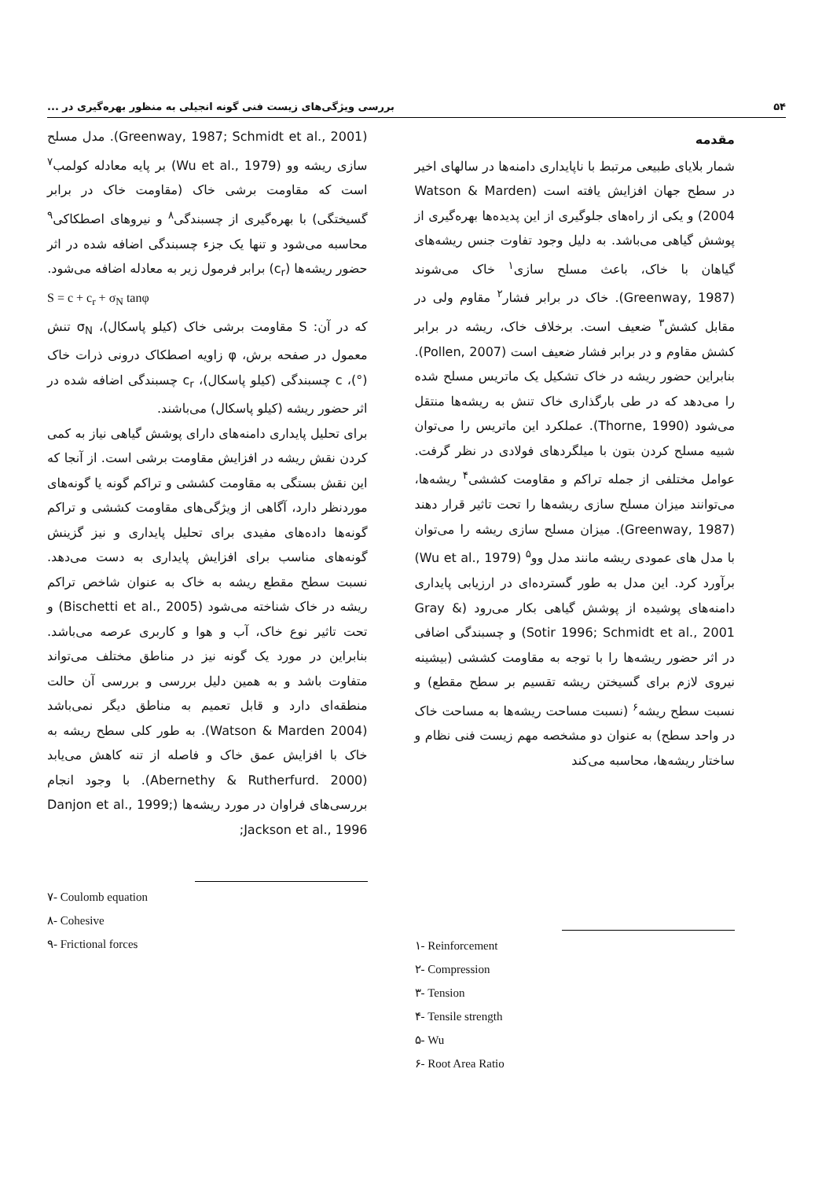۵۴ بررسی ویژگی‌های زیست فنی گونه انجیلی به منظور بهره‌گیری در ...
مقدمه
شمار بلایای طبیعی مرتبط با ناپایداری دامنه‌ها در سالهای اخیر در سطح جهان افزایش یافته است (Watson & Marden 2004) و یکی از راه‌های جلوگیری از این پدیده‌ها بهره‌گیری از پوشش گیاهی می‌باشد. به دلیل وجود تفاوت جنس ریشه‌های گیاهان با خاک، باعث مسلح سازی<sup>۱</sup> خاک می‌شوند (Greenway, 1987). خاک در برابر فشار<sup>۲</sup> مقاوم ولی در مقابل کشش<sup>۳</sup> ضعیف است. برخلاف خاک، ریشه در برابر کشش مقاوم و در برابر فشار ضعیف است (Pollen, 2007). بنابراین حضور ریشه در خاک تشکیل یک ماتریس مسلح شده را می‌دهد که در طی بارگذاری خاک تنش به ریشه‌ها منتقل می‌شود (Thorne, 1990). عملکرد این ماتریس را می‌توان شبیه مسلح کردن بتون با میلگردهای فولادی در نظر گرفت. عوامل مختلفی از جمله تراکم و مقاومت کششی<sup>۴</sup> ریشه‌ها، می‌توانند میزان مسلح سازی ریشه‌ها را تحت تاثیر قرار دهند (Greenway, 1987). میزان مسلح سازی ریشه را می‌توان با مدل های عمودی ریشه مانند مدل وو<sup>۵</sup> (Wu et al., 1979) برآورد کرد. این مدل به طور گسترده‌ای در ارزیابی پایداری دامنه‌های پوشیده از پوشش گیاهی بکار می‌رود (Gray & Sotir 1996; Schmidt et al., 2001) و چسبندگی اضافی در اثر حضور ریشه‌ها را با توجه به مقاومت کششی (بیشینه نیروی لازم برای گسیختن ریشه تقسیم بر سطح مقطع) و نسبت سطح ریشه<sup>۶</sup> (نسبت مساحت ریشه‌ها به مساحت خاک در واحد سطح) به عنوان دو مشخصه مهم زیست فنی نظام و ساختار ریشه‌ها، محاسبه می‌کند
۱- Reinforcement
۲- Compression
۳- Tension
۴- Tensile strength
۵- Wu
۶- Root Area Ratio
(Greenway, 1987; Schmidt et al., 2001). مدل مسلح سازی ریشه وو (Wu et al., 1979) بر پایه معادله کولمب<sup>۷</sup> است که مقاومت برشی خاک (مقاومت خاک در برابر گسیختگی) با بهره‌گیری از چسبندگی<sup>۸</sup> و نیروهای اصطکاکی<sup>۹</sup> محاسبه می‌شود و تنها یک جزء چسبندگی اضافه شده در اثر حضور ریشه‌ها (c<sub>r</sub>) برابر فرمول زیر به معادله اضافه می‌شود.
S = c + c<sub>r</sub> + σ<sub>N</sub> tanφ
که در آن: S مقاومت برشی خاک (کیلو پاسکال)، σ<sub>N</sub> تنش معمول در صفحه برش، φ زاویه اصطکاک درونی ذرات خاک (°)، c چسبندگی (کیلو پاسکال)، c<sub>r</sub> چسبندگی اضافه شده در اثر حضور ریشه (کیلو پاسکال) می‌باشند.
برای تحلیل پایداری دامنه‌های دارای پوشش گیاهی نیاز به کمی کردن نقش ریشه در افزایش مقاومت برشی است. از آنجا که این نقش بستگی به مقاومت کششی و تراکم گونه یا گونه‌های موردنظر دارد، آگاهی از ویژگی‌های مقاومت کششی و تراکم گونه‌ها داده‌های مفیدی برای تحلیل پایداری و نیز گزینش گونه‌های مناسب برای افزایش پایداری به دست می‌دهد. نسبت سطح مقطع ریشه به خاک به عنوان شاخص تراکم ریشه در خاک شناخته می‌شود (Bischetti et al., 2005) و تحت تاثیر نوع خاک، آب و هوا و کاربری عرصه می‌باشد. بنابراین در مورد یک گونه نیز در مناطق مختلف می‌تواند متفاوت باشد و به همین دلیل بررسی و بررسی آن حالت منطقه‌ای دارد و قابل تعمیم به مناطق دیگر نمی‌باشد (Watson & Marden 2004). به طور کلی سطح ریشه به خاک با افزایش عمق خاک و فاصله از تنه کاهش می‌یابد (Abernethy & Rutherfurd. 2000). با وجود انجام بررسی‌های فراوان در مورد ریشه‌ها (Danjon et al., 1999; Jackson et al., 1996;
۷- Coulomb equation
۸- Cohesive
۹- Frictional forces